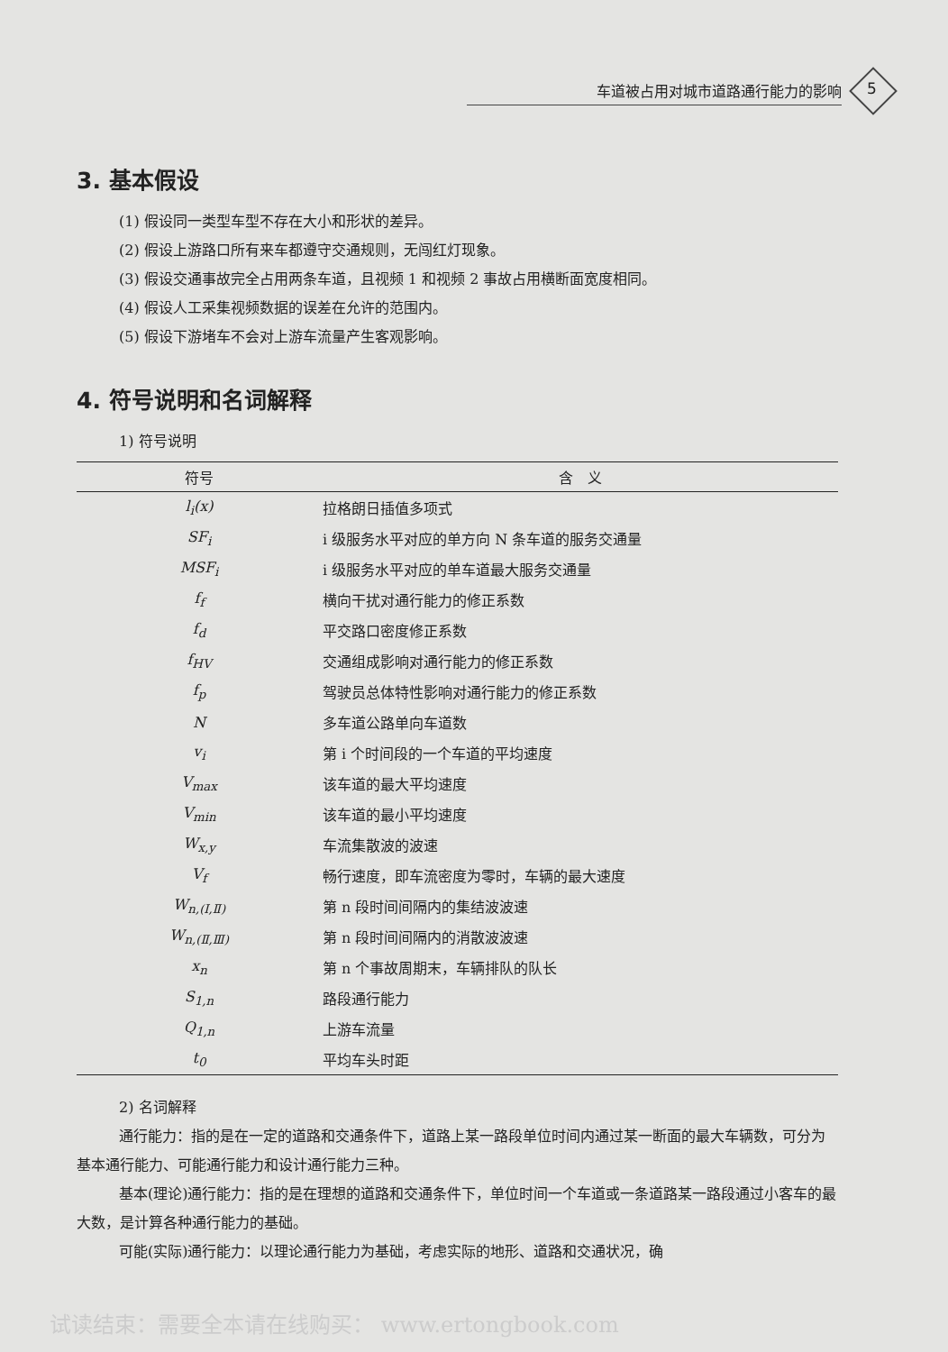车道被占用对城市道路通行能力的影响 5
3. 基本假设
(1) 假设同一类型车型不存在大小和形状的差异。
(2) 假设上游路口所有来车都遵守交通规则，无闯红灯现象。
(3) 假设交通事故完全占用两条车道，且视频 1 和视频 2 事故占用横断面宽度相同。
(4) 假设人工采集视频数据的误差在允许的范围内。
(5) 假设下游堵车不会对上游车流量产生客观影响。
4. 符号说明和名词解释
1) 符号说明
| 符号 | 含 义 |
| --- | --- |
| l<sub>i</sub>(x) | 拉格朗日插值多项式 |
| SF<sub>i</sub> | i 级服务水平对应的单方向 N 条车道的服务交通量 |
| MSF<sub>i</sub> | i 级服务水平对应的单车道最大服务交通量 |
| f<sub>f</sub> | 横向干扰对通行能力的修正系数 |
| f<sub>d</sub> | 平交路口密度修正系数 |
| f<sub>HV</sub> | 交通组成影响对通行能力的修正系数 |
| f<sub>p</sub> | 驾驶员总体特性影响对通行能力的修正系数 |
| N | 多车道公路单向车道数 |
| v<sub>i</sub> | 第 i 个时间段的一个车道的平均速度 |
| V<sub>max</sub> | 该车道的最大平均速度 |
| V<sub>min</sub> | 该车道的最小平均速度 |
| W<sub>x,y</sub> | 车流集散波的波速 |
| V<sub>f</sub> | 畅行速度，即车流密度为零时，车辆的最大速度 |
| W<sub>n,(Ⅰ,Ⅱ)</sub> | 第 n 段时间间隔内的集结波波速 |
| W<sub>n,(Ⅱ,Ⅲ)</sub> | 第 n 段时间间隔内的消散波波速 |
| x<sub>n</sub> | 第 n 个事故周期末，车辆排队的队长 |
| S<sub>1,n</sub> | 路段通行能力 |
| Q<sub>1,n</sub> | 上游车流量 |
| t<sub>0</sub> | 平均车头时距 |
2) 名词解释
通行能力：指的是在一定的道路和交通条件下，道路上某一路段单位时间内通过某一断面的最大车辆数，可分为基本通行能力、可能通行能力和设计通行能力三种。
基本(理论)通行能力：指的是在理想的道路和交通条件下，单位时间一个车道或一条道路某一路段通过小客车的最大数，是计算各种通行能力的基础。
可能(实际)通行能力：以理论通行能力为基础，考虑实际的地形、道路和交通状况，确
试读结束：需要全本请在线购买： www.ertongbook.com